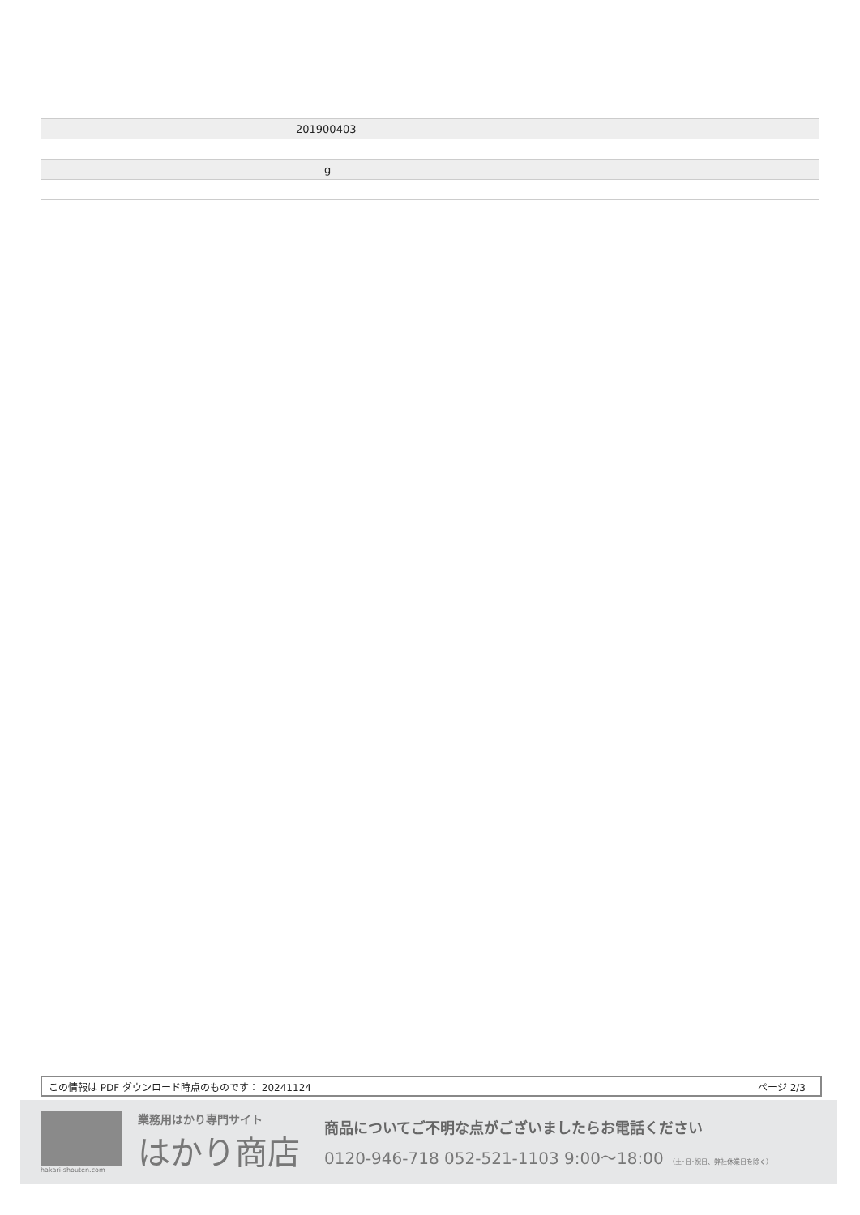| | 201900403 |
| | g |
この情報は PDF ダウンロード時点のものです： 20241124 ページ 2/3
hakari-shouten.com
業務用はかり専門サイト
はかり商店
商品についてご不明な点がございましたらお電話ください
0120-946-718 052-521-1103 9:00〜18:00 （土･日･祝日、弊社休業日を除く）